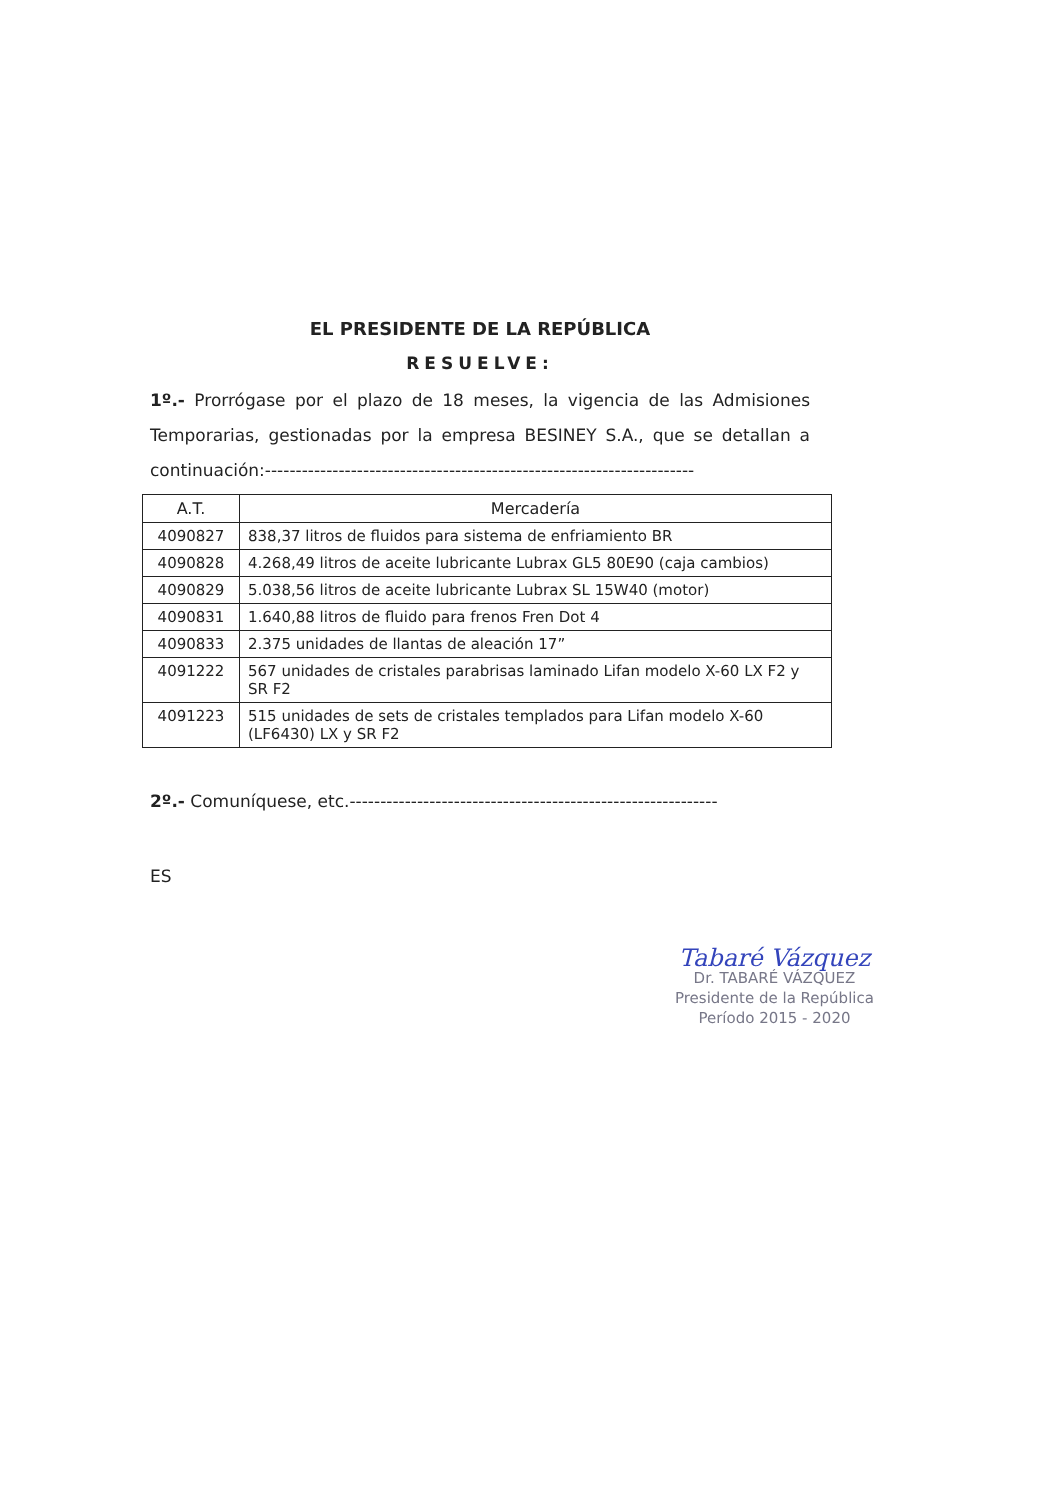EL PRESIDENTE DE LA REPÚBLICA
RESUELVE:
1º.- Prorrógase por el plazo de 18 meses, la vigencia de las Admisiones Temporarias, gestionadas por la empresa BESINEY S.A., que se detallan a continuación:----------------------------------------------------------------------
| A.T. | Mercadería |
| --- | --- |
| 4090827 | 838,37 litros de fluidos para sistema de enfriamiento BR |
| 4090828 | 4.268,49 litros de aceite lubricante Lubrax GL5 80E90 (caja cambios) |
| 4090829 | 5.038,56 litros de aceite lubricante Lubrax SL 15W40 (motor) |
| 4090831 | 1.640,88 litros de fluido para frenos Fren Dot 4 |
| 4090833 | 2.375 unidades de llantas de aleación 17” |
| 4091222 | 567 unidades de cristales parabrisas laminado Lifan modelo X-60 LX F2 y SR F2 |
| 4091223 | 515 unidades de sets de cristales templados para Lifan modelo X-60 (LF6430) LX y SR F2 |
2º.- Comuníquese, etc.------------------------------------------------------------
ES
Tabaré Vázquez
Dr. TABARÉ VÁZQUEZ
Presidente de la República
Período 2015 - 2020